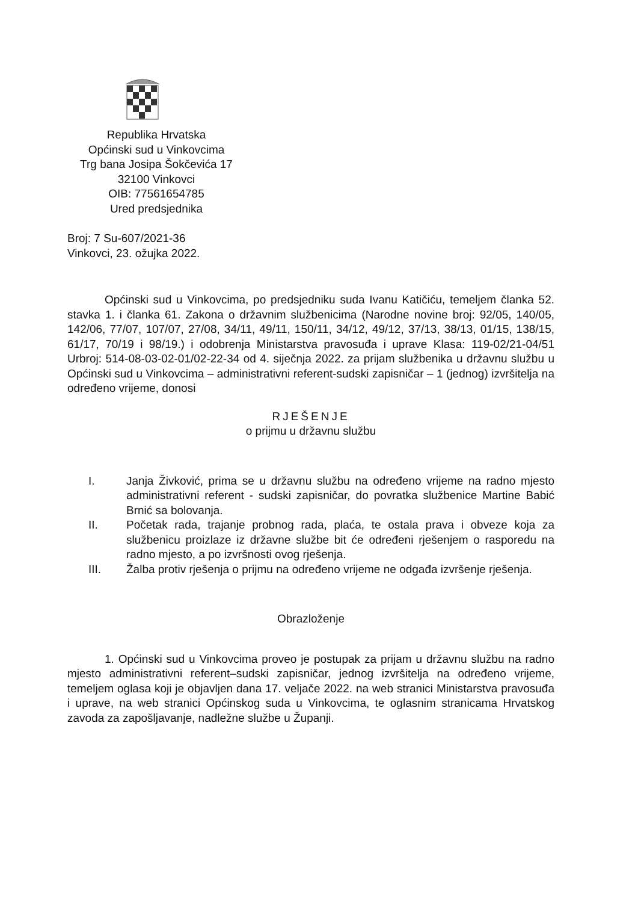Republika Hrvatska
Općinski sud u Vinkovcima
Trg bana Josipa Šokčevića 17
32100 Vinkovci
OIB: 77561654785
Ured predsjednika
Broj: 7 Su-607/2021-36
Vinkovci, 23. ožujka 2022.
Općinski sud u Vinkovcima, po predsjedniku suda Ivanu Katičiću, temeljem članka 52. stavka 1. i članka 61. Zakona o državnim službenicima (Narodne novine broj: 92/05, 140/05, 142/06, 77/07, 107/07, 27/08, 34/11, 49/11, 150/11, 34/12, 49/12, 37/13, 38/13, 01/15, 138/15, 61/17, 70/19 i 98/19.) i odobrenja Ministarstva pravosuđa i uprave Klasa: 119-02/21-04/51 Urbroj: 514-08-03-02-01/02-22-34 od 4. siječnja 2022. za prijam službenika u državnu službu u Općinski sud u Vinkovcima – administrativni referent-sudski zapisničar – 1 (jednog) izvršitelja na određeno vrijeme, donosi
RJEŠENJE
o prijmu u državnu službu
I. Janja Živković, prima se u državnu službu na određeno vrijeme na radno mjesto administrativni referent - sudski zapisničar, do povratka službenice Martine Babić Brnić sa bolovanja.
II. Početak rada, trajanje probnog rada, plaća, te ostala prava i obveze koja za službenicu proizlaze iz državne službe bit će određeni rješenjem o rasporedu na radno mjesto, a po izvršnosti ovog rješenja.
III. Žalba protiv rješenja o prijmu na određeno vrijeme ne odgađa izvršenje rješenja.
Obrazloženje
1. Općinski sud u Vinkovcima proveo je postupak za prijam u državnu službu na radno mjesto administrativni referent–sudski zapisničar, jednog izvršitelja na određeno vrijeme, temeljem oglasa koji je objavljen dana 17. veljače 2022. na web stranici Ministarstva pravosuđa i uprave, na web stranici Općinskog suda u Vinkovcima, te oglasnim stranicama Hrvatskog zavoda za zapošljavanje, nadležne službe u Županji.